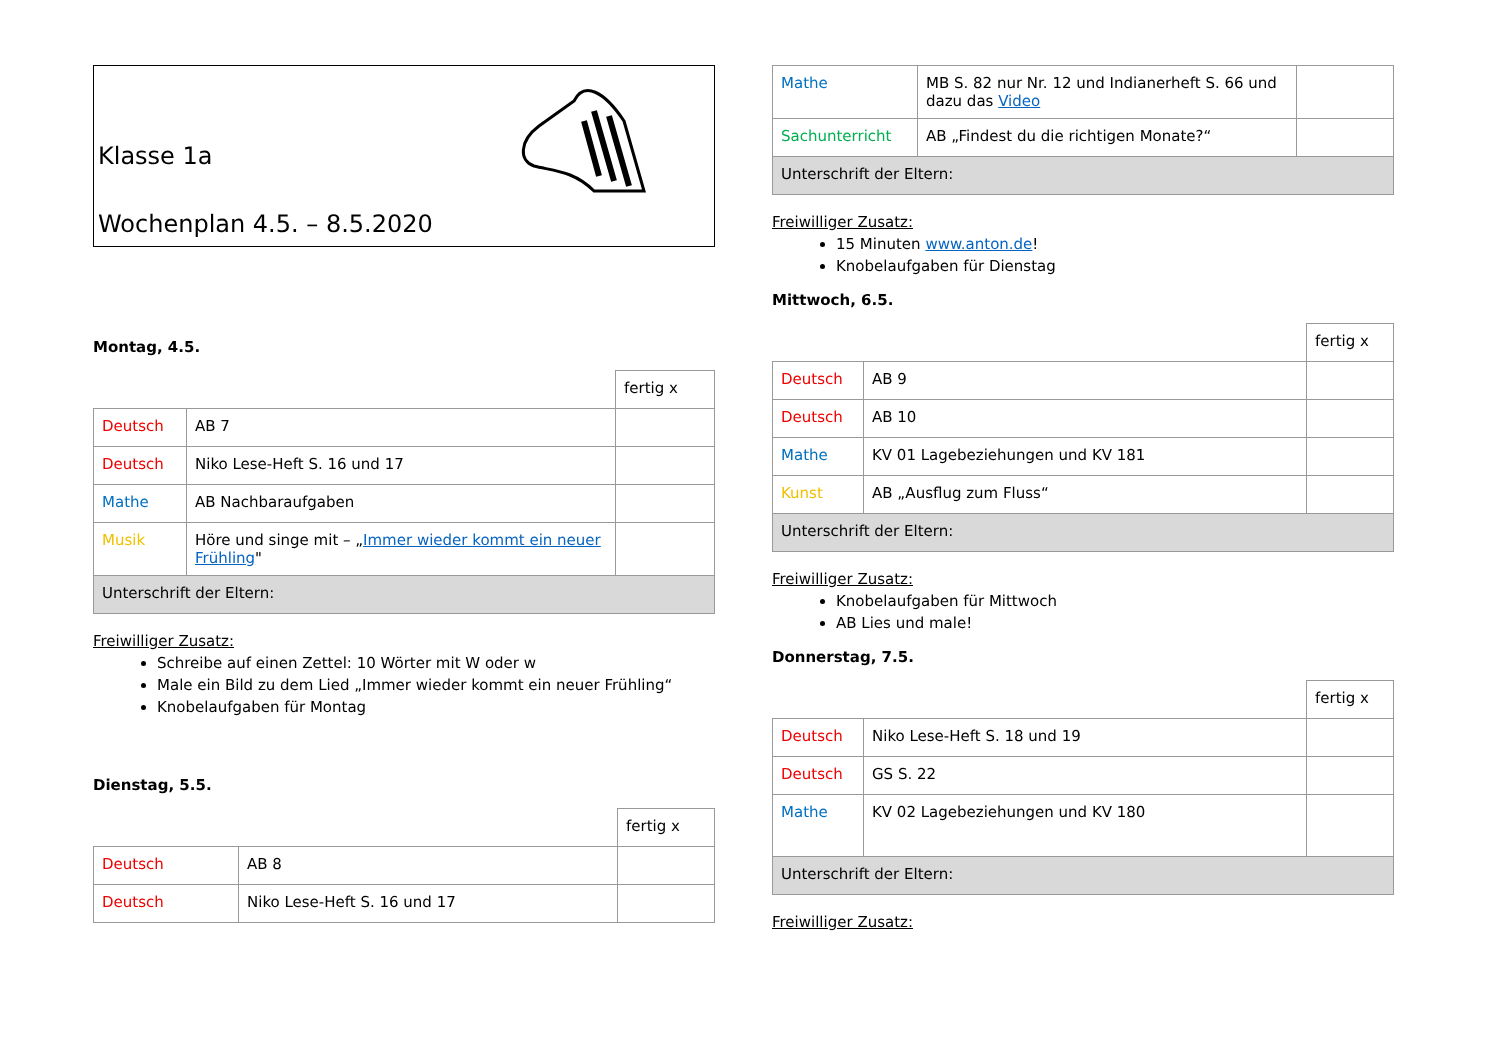Klasse 1a
Wochenplan 4.5. – 8.5.2020
Montag, 4.5.
| | | fertig x |
| Deutsch | AB 7 | |
| Deutsch | Niko Lese-Heft S. 16 und 17 | |
| Mathe | AB Nachbaraufgaben | |
| Musik | Höre und singe mit – „ Immer wieder kommt ein neuer Frühling " | |
| Unterschrift der Eltern: | | |
Freiwilliger Zusatz:
Schreibe auf einen Zettel: 10 Wörter mit W oder w
Male ein Bild zu dem Lied „Immer wieder kommt ein neuer Frühling“
Knobelaufgaben für Montag
Dienstag, 5.5.
| | | fertig x |
| Deutsch | AB 8 | |
| Deutsch | Niko Lese-Heft S. 16 und 17 | |
| Mathe | MB S. 82 nur Nr. 12 und Indianerheft S. 66 und dazu das Video | |
| Sachunterricht | AB „Findest du die richtigen Monate?“ | |
| Unterschrift der Eltern: | | |
Freiwilliger Zusatz:
15 Minuten www.anton.de!
Knobelaufgaben für Dienstag
Mittwoch, 6.5.
| | | fertig x |
| Deutsch | AB 9 | |
| Deutsch | AB 10 | |
| Mathe | KV 01 Lagebeziehungen und KV 181 | |
| Kunst | AB „Ausflug zum Fluss“ | |
| Unterschrift der Eltern: | | |
Freiwilliger Zusatz:
Knobelaufgaben für Mittwoch
AB Lies und male!
Donnerstag, 7.5.
| | | fertig x |
| Deutsch | Niko Lese-Heft S. 18 und 19 | |
| Deutsch | GS S. 22 | |
| Mathe | KV 02 Lagebeziehungen und KV 180 | |
| Unterschrift der Eltern: | | |
Freiwilliger Zusatz: